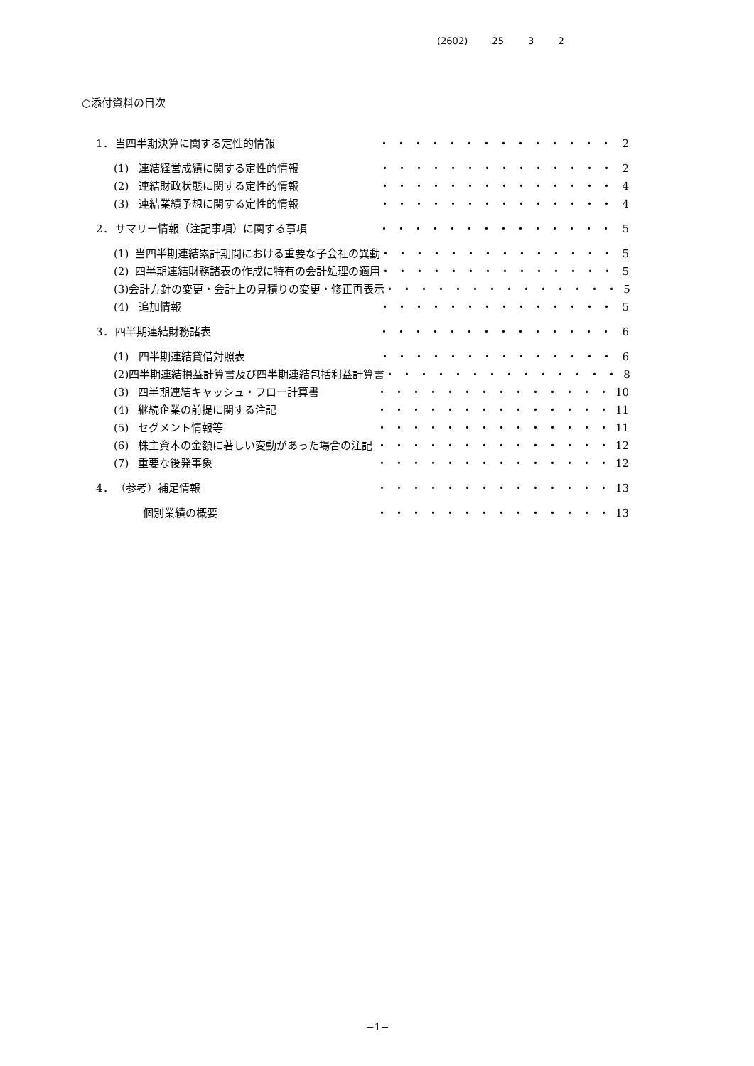(2602) 25 3 2
○添付資料の目次
1． 当四半期決算に関する定性的情報 ・・・・・・・・・・・・・・ 2
(1) 連結経営成績に関する定性的情報 ・・・・・・・・・・・・・・ 2
(2) 連結財政状態に関する定性的情報 ・・・・・・・・・・・・・・ 4
(3) 連結業績予想に関する定性的情報 ・・・・・・・・・・・・・・ 4
2． サマリー情報（注記事項）に関する事項 ・・・・・・・・・・・・・・ 5
(1) 当四半期連結累計期間における重要な子会社の異動 ・・・・・・・・・・・・・・ 5
(2) 四半期連結財務諸表の作成に特有の会計処理の適用 ・・・・・・・・・・・・・・ 5
(3) 会計方針の変更・会計上の見積りの変更・修正再表示 ・・・・・・・・・・・・・・ 5
(4) 追加情報 ・・・・・・・・・・・・・・ 5
3． 四半期連結財務諸表 ・・・・・・・・・・・・・・ 6
(1) 四半期連結貸借対照表 ・・・・・・・・・・・・・・ 6
(2) 四半期連結損益計算書及び四半期連結包括利益計算書 ・・・・・・・・・・・・・・ 8
(3) 四半期連結キャッシュ・フロー計算書 ・・・・・・・・・・・・・・ 10
(4) 継続企業の前提に関する注記 ・・・・・・・・・・・・・・ 11
(5) セグメント情報等 ・・・・・・・・・・・・・・ 11
(6) 株主資本の金額に著しい変動があった場合の注記 ・・・・・・・・・・・・・・ 12
(7) 重要な後発事象 ・・・・・・・・・・・・・・ 12
4． （参考）補足情報 ・・・・・・・・・・・・・・ 13
個別業績の概要 ・・・・・・・・・・・・・・ 13
−1−